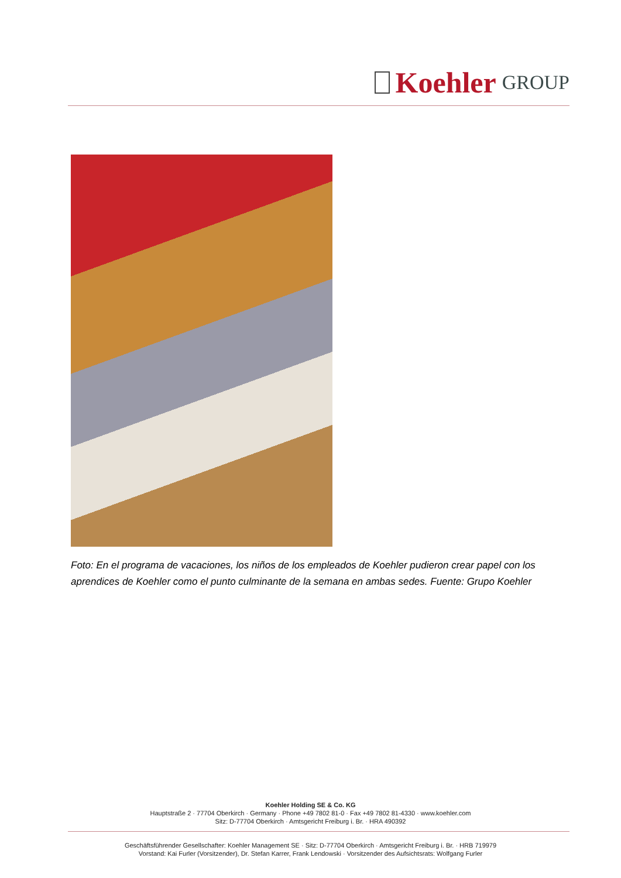Koehler GROUP
Foto: En el programa de vacaciones, los niños de los empleados de Koehler pudieron crear papel con los aprendices de Koehler como el punto culminante de la semana en ambas sedes. Fuente: Grupo Koehler
Koehler Holding SE & Co. KG
Hauptstraße 2 · 77704 Oberkirch · Germany · Phone +49 7802 81-0 · Fax +49 7802 81-4330 · www.koehler.com
Sitz: D-77704 Oberkirch · Amtsgericht Freiburg i. Br. · HRA 490392
Geschäftsführender Gesellschafter: Koehler Management SE · Sitz: D-77704 Oberkirch · Amtsgericht Freiburg i. Br. · HRB 719979
Vorstand: Kai Furler (Vorsitzender), Dr. Stefan Karrer, Frank Lendowski · Vorsitzender des Aufsichtsrats: Wolfgang Furler